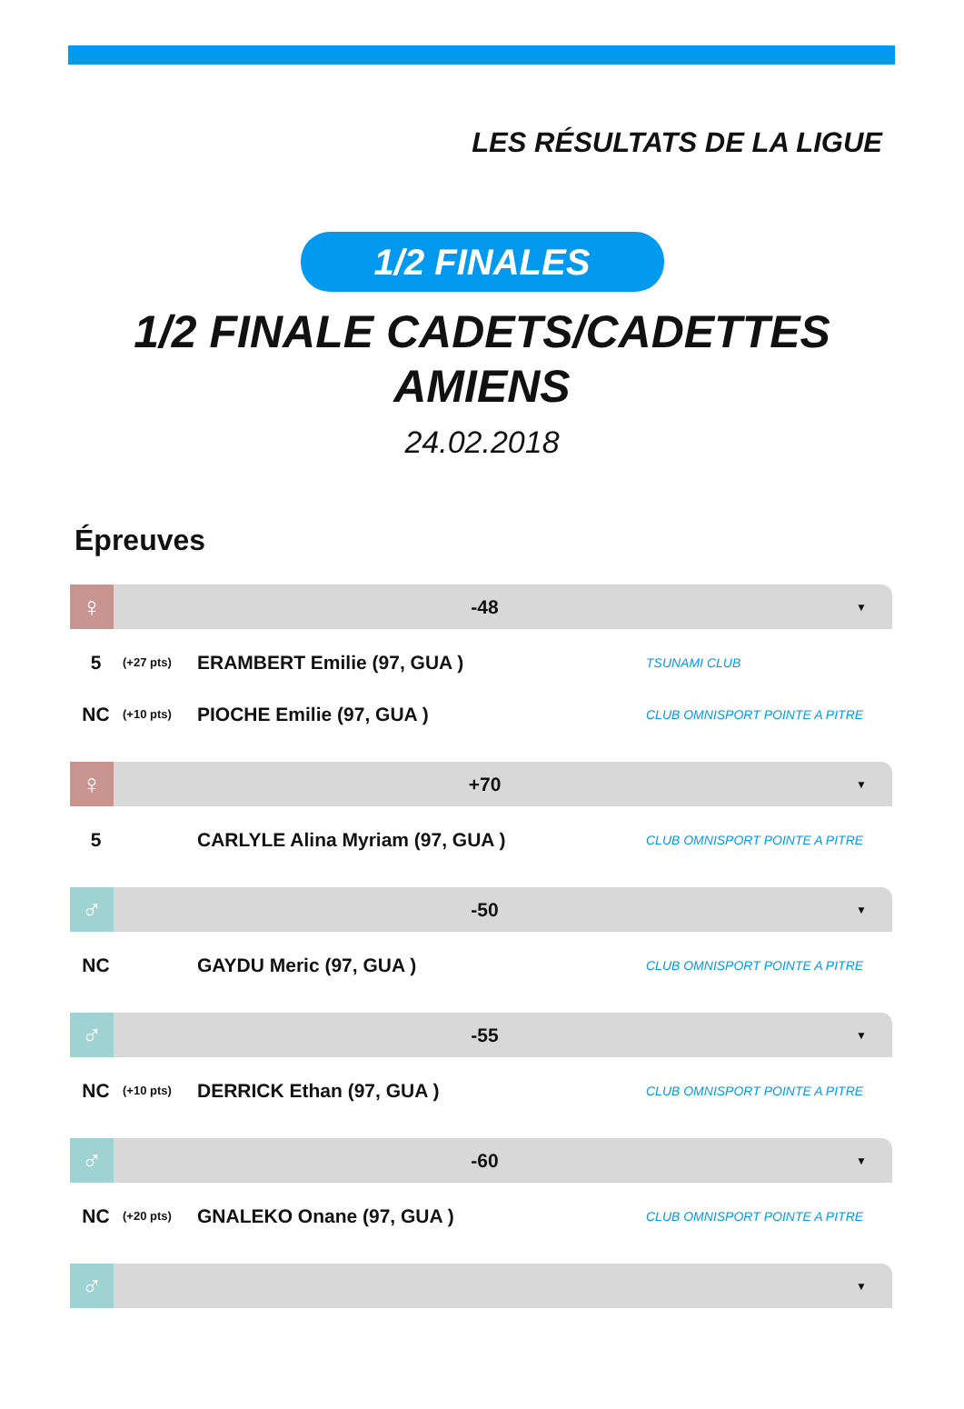LES RÉSULTATS DE LA LIGUE
1/2 FINALES
1/2 FINALE CADETS/CADETTES
AMIENS
24.02.2018
Épreuves
♀
-48
▼
| 5 | (+27 pts) | ERAMBERT Emilie (97, GUA ) | TSUNAMI CLUB |
| NC | (+10 pts) | PIOCHE Emilie (97, GUA ) | CLUB OMNISPORT POINTE A PITRE |
♀
+70
▼
| 5 | | CARLYLE Alina Myriam (97, GUA ) | CLUB OMNISPORT POINTE A PITRE |
♂
-50
▼
| NC | | GAYDU Meric (97, GUA ) | CLUB OMNISPORT POINTE A PITRE |
♂
-55
▼
| NC | (+10 pts) | DERRICK Ethan (97, GUA ) | CLUB OMNISPORT POINTE A PITRE |
♂
-60
▼
| NC | (+20 pts) | GNALEKO Onane (97, GUA ) | CLUB OMNISPORT POINTE A PITRE |
♂
▼